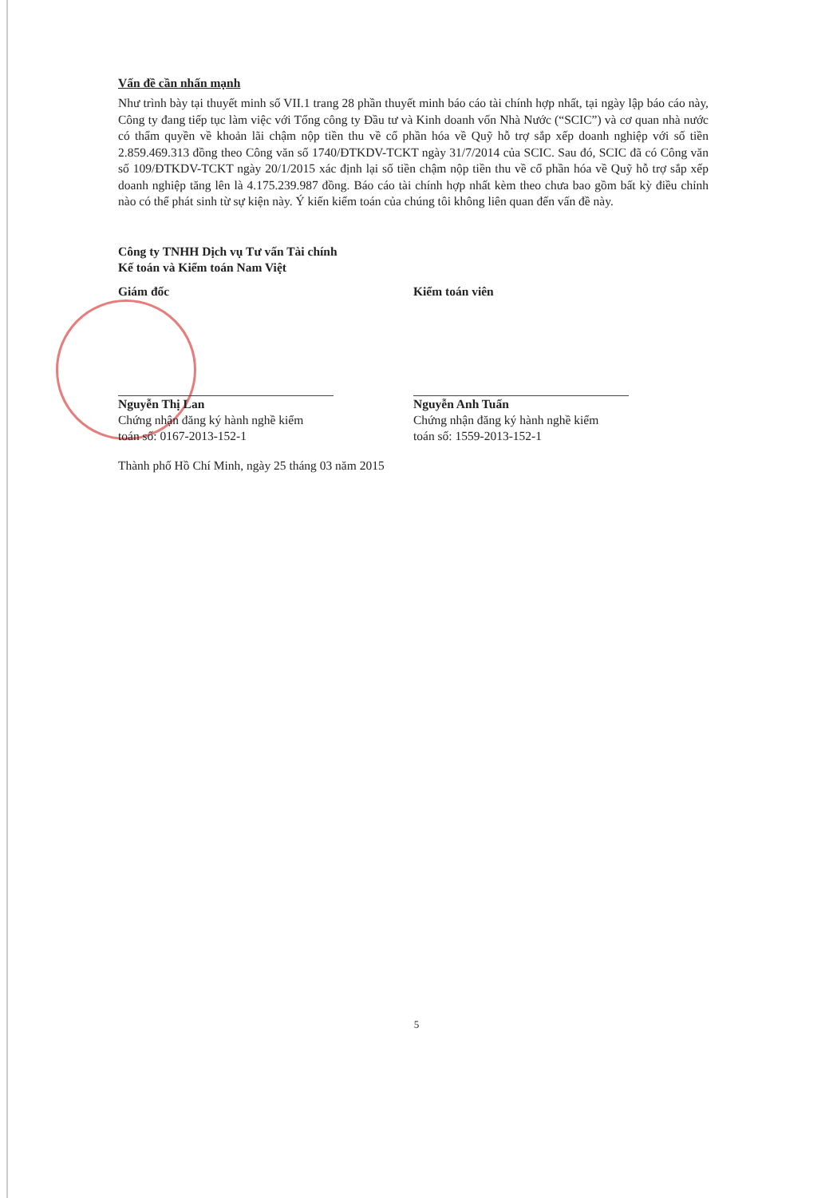Vấn đề cần nhấn mạnh
Như trình bày tại thuyết minh số VII.1 trang 28 phần thuyết minh báo cáo tài chính hợp nhất, tại ngày lập báo cáo này, Công ty đang tiếp tục làm việc với Tổng công ty Đầu tư và Kinh doanh vốn Nhà Nước (“SCIC”) và cơ quan nhà nước có thẩm quyền về khoản lãi chậm nộp tiền thu về cổ phần hóa về Quỹ hỗ trợ sắp xếp doanh nghiệp với số tiền 2.859.469.313 đồng theo Công văn số 1740/ĐTKDV-TCKT ngày 31/7/2014 của SCIC. Sau đó, SCIC đã có Công văn số 109/ĐTKDV-TCKT ngày 20/1/2015 xác định lại số tiền chậm nộp tiền thu về cổ phần hóa về Quỹ hỗ trợ sắp xếp doanh nghiệp tăng lên là 4.175.239.987 đồng. Báo cáo tài chính hợp nhất kèm theo chưa bao gồm bất kỳ điều chỉnh nào có thể phát sinh từ sự kiện này. Ý kiến kiểm toán của chúng tôi không liên quan đến vấn đề này.
Công ty TNHH Dịch vụ Tư vấn Tài chính
Kế toán và Kiểm toán Nam Việt
Giám đốc
Nguyễn Thị Lan
Chứng nhận đăng ký hành nghề kiểm
toán số: 0167-2013-152-1
Kiểm toán viên
Nguyễn Anh Tuấn
Chứng nhận đăng ký hành nghề kiểm
toán số: 1559-2013-152-1
Thành phố Hồ Chí Minh, ngày 25 tháng 03 năm 2015
5